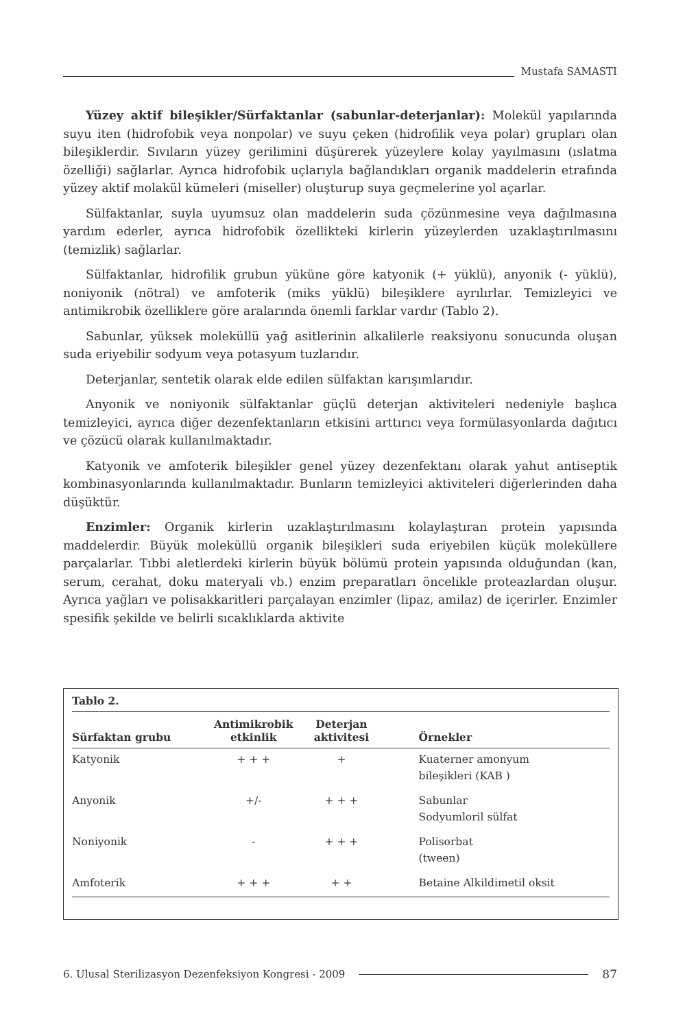Mustafa SAMASTI
Yüzey aktif bileşikler/Sürfaktanlar (sabunlar-deterjanlar): Molekül yapılarında suyu iten (hidrofobik veya nonpolar) ve suyu çeken (hidrofilik veya polar) grupları olan bileşiklerdir. Sıvıların yüzey gerilimini düşürerek yüzeylere kolay yayılmasını (ıslatma özelliği) sağlarlar. Ayrıca hidrofobik uçlarıyla bağlandıkları organik maddelerin etrafında yüzey aktif molakül kümeleri (miseller) oluşturup suya geçmelerine yol açarlar.
Sülfaktanlar, suyla uyumsuz olan maddelerin suda çözünmesine veya dağılmasına yardım ederler, ayrıca hidrofobik özellikteki kirlerin yüzeylerden uzaklaştırılmasını (temizlik) sağlarlar.
Sülfaktanlar, hidrofilik grubun yüküne göre katyonik (+ yüklü), anyonik (- yüklü), noniyonik (nötral) ve amfoterik (miks yüklü) bileşiklere ayrılırlar. Temizleyici ve antimikrobik özelliklere göre aralarında önemli farklar vardır (Tablo 2).
Sabunlar, yüksek moleküllü yağ asitlerinin alkalilerle reaksiyonu sonucunda oluşan suda eriyebilir sodyum veya potasyum tuzlarıdır.
Deterjanlar, sentetik olarak elde edilen sülfaktan karışımlarıdır.
Anyonik ve noniyonik sülfaktanlar güçlü deterjan aktiviteleri nedeniyle başlıca temizleyici, ayrıca diğer dezenfektanların etkisini arttırıcı veya formülasyonlarda dağıtıcı ve çözücü olarak kullanılmaktadır.
Katyonik ve amfoterik bileşikler genel yüzey dezenfektanı olarak yahut antiseptik kombinasyonlarında kullanılmaktadır. Bunların temizleyici aktiviteleri diğerlerinden daha düşüktür.
Enzimler: Organik kirlerin uzaklaştırılmasını kolaylaştıran protein yapısında maddelerdir. Büyük moleküllü organik bileşikleri suda eriyebilen küçük moleküllere parçalarlar. Tıbbi aletlerdeki kirlerin büyük bölümü protein yapısında olduğundan (kan, serum, cerahat, doku materyali vb.) enzim preparatları öncelikle proteazlardan oluşur. Ayrıca yağları ve polisakkaritleri parçalayan enzimler (lipaz, amilaz) de içerirler. Enzimler spesifik şekilde ve belirli sıcaklıklarda aktivite
Tablo 2.
| Sürfaktan grubu | Antimikrobik etkinlik | Deterjan aktivitesi | Örnekler |
| --- | --- | --- | --- |
| Katyonik | + + + | + | Kuaterner amonyum bileşikleri (KAB ) |
| Anyonik | +/- | + + + | Sabunlar Sodyumloril sülfat |
| Noniyonik | - | + + + | Polisorbat (tween) |
| Amfoterik | + + + | + + | Betaine Alkildimetil oksit |
6. Ulusal Sterilizasyon Dezenfeksiyon Kongresi - 2009
87